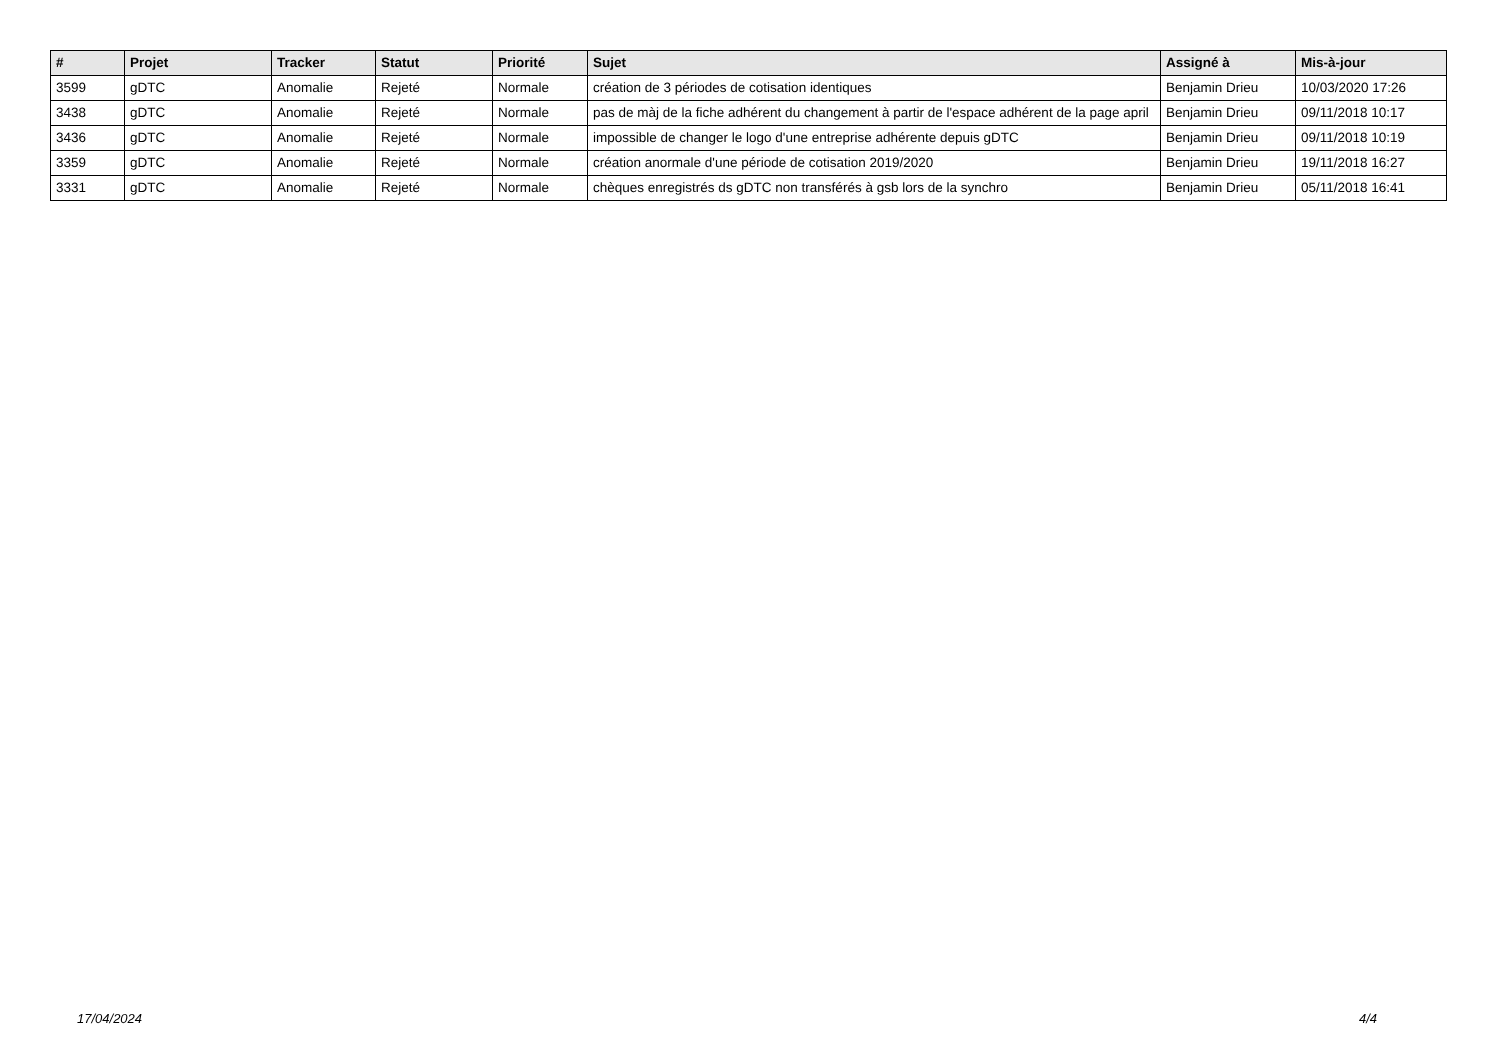| # | Projet | Tracker | Statut | Priorité | Sujet | Assigné à | Mis-à-jour |
| --- | --- | --- | --- | --- | --- | --- | --- |
| 3599 | gDTC | Anomalie | Rejeté | Normale | création de 3 périodes de cotisation identiques | Benjamin Drieu | 10/03/2020 17:26 |
| 3438 | gDTC | Anomalie | Rejeté | Normale | pas de màj de la fiche adhérent du changement à partir de l'espace adhérent de la page april | Benjamin Drieu | 09/11/2018 10:17 |
| 3436 | gDTC | Anomalie | Rejeté | Normale | impossible de changer le logo d'une entreprise adhérente depuis gDTC | Benjamin Drieu | 09/11/2018 10:19 |
| 3359 | gDTC | Anomalie | Rejeté | Normale | création anormale d'une période de cotisation 2019/2020 | Benjamin Drieu | 19/11/2018 16:27 |
| 3331 | gDTC | Anomalie | Rejeté | Normale | chèques enregistrés ds gDTC non transférés à gsb lors de la synchro | Benjamin Drieu | 05/11/2018 16:41 |
17/04/2024 4/4